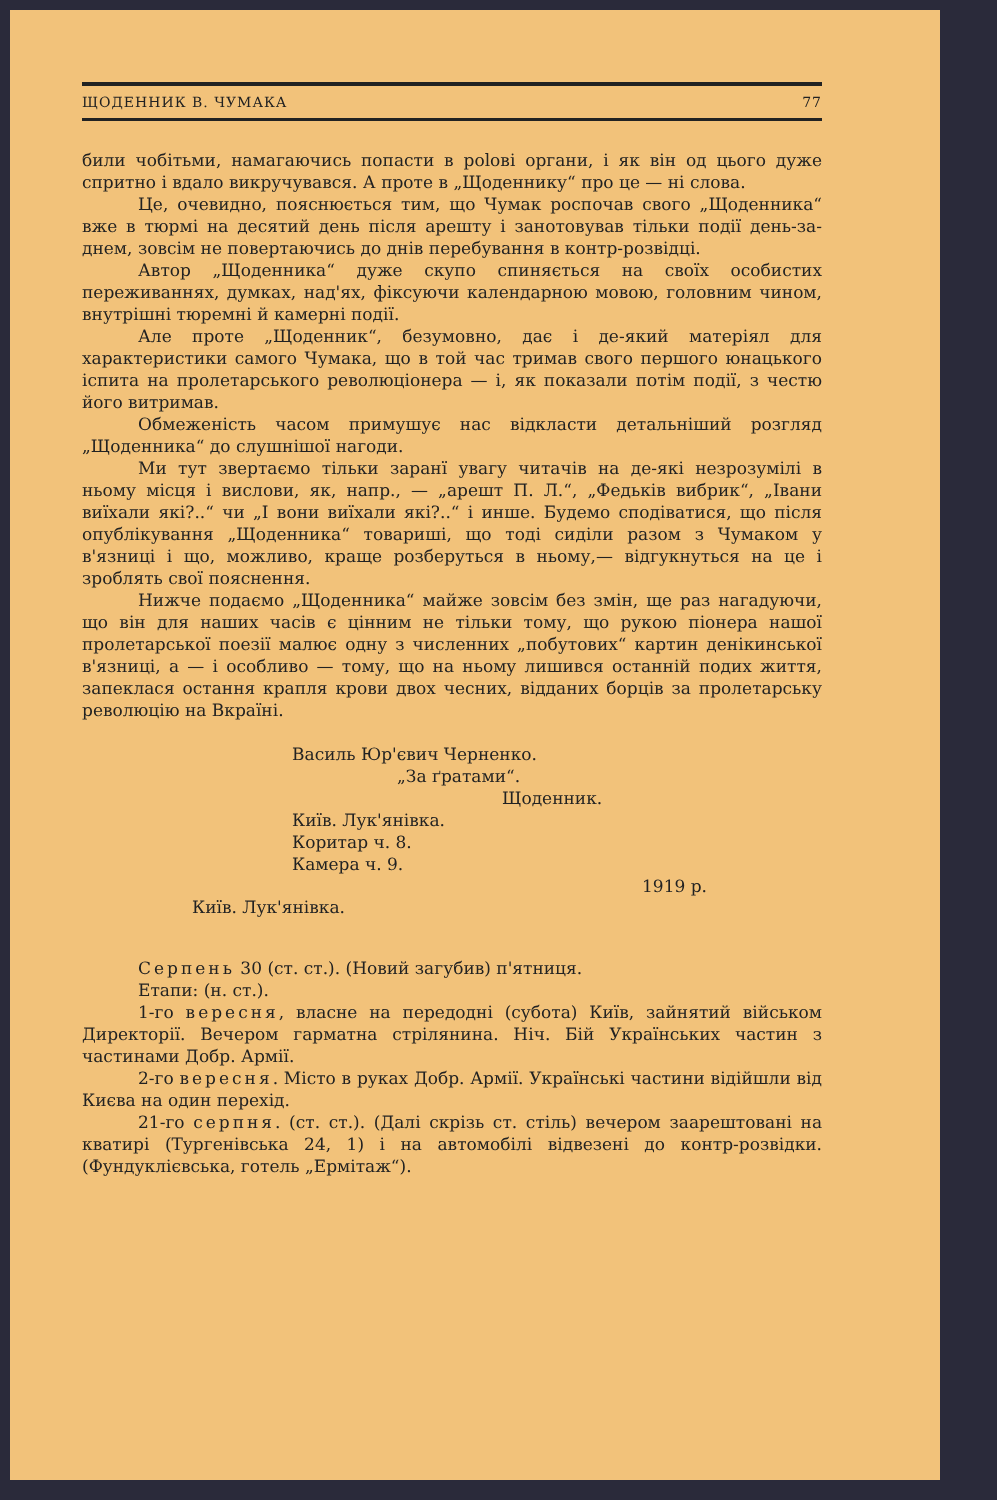ЩОДЕННИК В. ЧУМАКА 77
били чобітьми, намагаючись попасти в polові органи, і як він од цього дуже спритно і вдало викручувався. А проте в „Щоденнику“ про це — ні слова.
Це, очевидно, пояснюється тим, що Чумак роспочав свого „Щоденника“ вже в тюрмі на десятий день після арешту і занотовував тільки події день-за-днем, зовсім не повертаючись до днів перебування в контр-розвідці.
Автор „Щоденника“ дуже скупо спиняється на своїх особистих переживаннях, думках, над'ях, фіксуючи календарною мовою, головним чином, внутрішні тюремні й камерні події.
Але проте „Щоденник“, безумовно, дає і де-який матеріял для характеристики самого Чумака, що в той час тримав свого першого юнацького іспита на пролетарського революціонера — і, як показали потім події, з честю його витримав.
Обмеженість часом примушує нас відкласти детальніший розгляд „Щоденника“ до слушнішої нагоди.
Ми тут звертаємо тільки заранї увагу читачів на де-які незрозумілі в ньому місця і вислови, як, напр., — „арешт П. Л.“, „Федьків вибрик“, „Івани виїхали які?..“ чи „І вони виїхали які?..“ і инше. Будемо сподіватися, що після опублікування „Щоденника“ товариші, що тоді сиділи разом з Чумаком у в'язниці і що, можливо, краще розберуться в ньому,— відгукнуться на це і зроблять свої пояснення.
Нижче подаємо „Щоденника“ майже зовсім без змін, ще раз нагадуючи, що він для наших часів є цінним не тільки тому, що рукою піонера нашої пролетарської поезії малює одну з численних „побутових“ картин денікинської в'язниці, а — і особливо — тому, що на ньому лишився останній подих життя, запеклася остання крапля крови двох чесних, відданих борців за пролетарську революцію на Вкраїні.
Василь Юр'євич Черненко.
„За ґратами“.
Щоденник.
Київ. Лук'янівка.
Коритар ч. 8.
Камера ч. 9.
1919 р.
Київ. Лук'янівка.
Серпень 30 (ст. ст.). (Новий загубив) п'ятниця.
Етапи: (н. ст.).
1-го вересня, власне на передодні (субота) Київ, зайнятий військом Директорії. Вечером гарматна стрілянина. Ніч. Бій Українських частин з частинами Добр. Армії.
2-го вересня. Місто в руках Добр. Армії. Українські частини відійшли від Києва на один перехід.
21-го серпня. (ст. ст.). (Далі скрізь ст. стіль) вечером заарештовані на кватирі (Тургенівська 24, 1) і на автомобілі відвезені до контр-розвідки. (Фундуклієвська, готель „Ермітаж“).